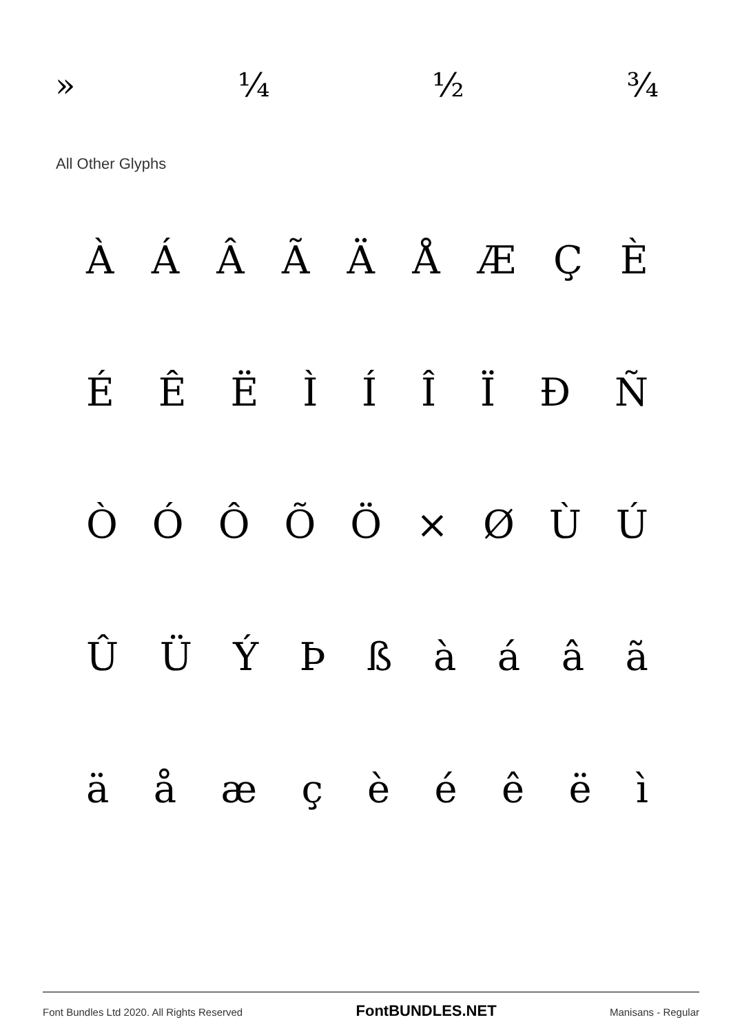» ¼ ½ ¾
All Other Glyphs
ÀÁÂÃÄÅÆÇÈ
ÉÊËÌÍÎÏÐÑ
ÒÓÔÕÖ × ØÙÚ
ÛÜÝÞßàáâã
äåæçèéêëì
Font Bundles Ltd 2020. All Rights Reserved FontBUNDLES.NET Manisans - Regular